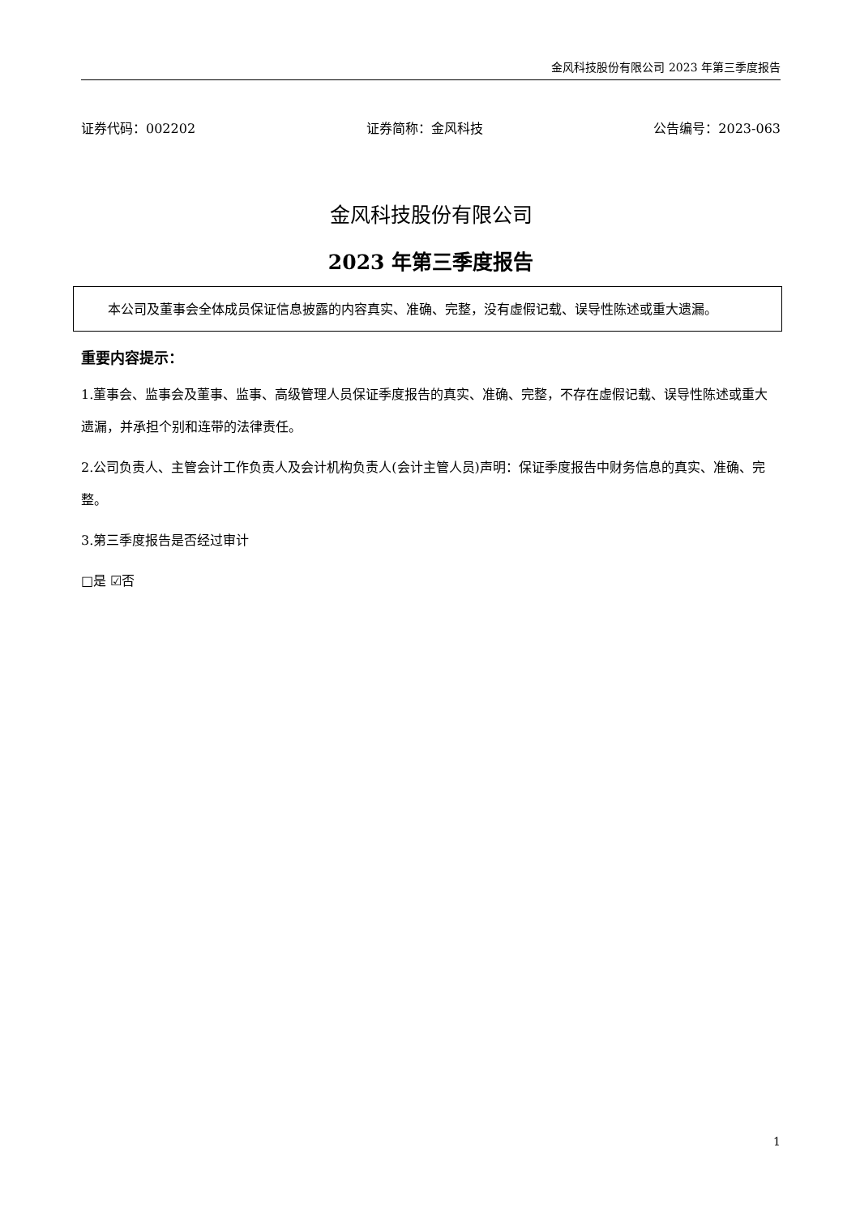金风科技股份有限公司 2023 年第三季度报告
证券代码：002202 证券简称：金风科技 公告编号：2023-063
金风科技股份有限公司
2023 年第三季度报告
本公司及董事会全体成员保证信息披露的内容真实、准确、完整，没有虚假记载、误导性陈述或重大遗漏。
重要内容提示：
1.董事会、监事会及董事、监事、高级管理人员保证季度报告的真实、准确、完整，不存在虚假记载、误导性陈述或重大遗漏，并承担个别和连带的法律责任。
2.公司负责人、主管会计工作负责人及会计机构负责人(会计主管人员)声明：保证季度报告中财务信息的真实、准确、完整。
3.第三季度报告是否经过审计
□是 ☑否
1